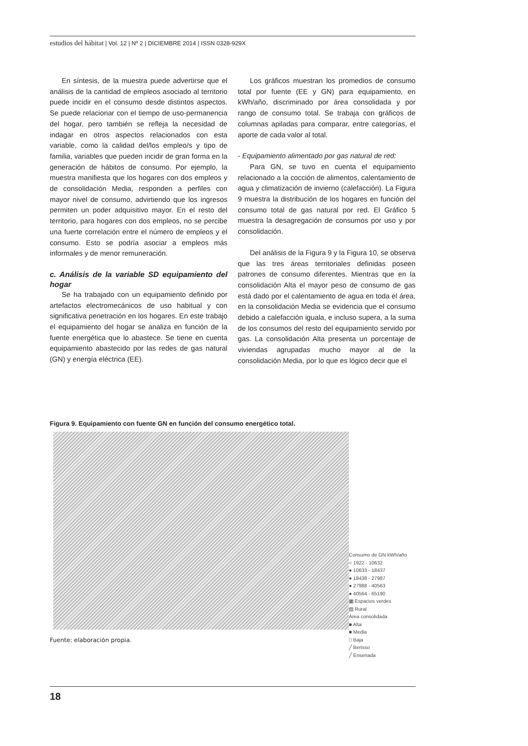estudios del hábitat | Vol. 12 | Nº 2 | DICIEMBRE 2014 | ISSN 0328-929X
En síntesis, de la muestra puede advertirse que el análisis de la cantidad de empleos asociado al territorio puede incidir en el consumo desde distintos aspectos. Se puede relacionar con el tiempo de uso-permanencia del hogar, pero también se refleja la necesidad de indagar en otros aspectos relacionados con esta variable, como la calidad del/los empleo/s y tipo de familia, variables que pueden incidir de gran forma en la generación de hábitos de consumo. Por ejemplo, la muestra manifiesta que los hogares con dos empleos y de consolidación Media, responden a perfiles con mayor nivel de consumo, advirtiendo que los ingresos permiten un poder adquisitivo mayor. En el resto del territorio, para hogares con dos empleos, no se percibe una fuerte correlación entre el número de empleos y el consumo. Esto se podría asociar a empleos más informales y de menor remuneración.
c. Análisis de la variable SD equipamiento del hogar
Se ha trabajado con un equipamiento definido por artefactos electromecánicos de uso habitual y con significativa penetración en los hogares. En este trabajo el equipamiento del hogar se analiza en función de la fuente energética que lo abastece. Se tiene en cuenta equipamiento abastecido por las redes de gas natural (GN) y energía eléctrica (EE).
Los gráficos muestran los promedios de consumo total por fuente (EE y GN) para equipamiento, en kWh/año, discriminado por área consolidada y por rango de consumo total. Se trabaja con gráficos de columnas apiladas para comparar, entre categorías, el aporte de cada valor al total.
- Equipamiento alimentado por gas natural de red:
Para GN, se tuvo en cuenta el equipamiento relacionado a la cocción de alimentos, calentamiento de agua y climatización de invierno (calefacción). La Figura 9 muestra la distribución de los hogares en función del consumo total de gas natural por red. El Gráfico 5 muestra la desagregación de consumos por uso y por consolidación.
Del análisis de la Figura 9 y la Figura 10, se observa que las tres áreas territoriales definidas poseen patrones de consumo diferentes. Mientras que en la consolidación Alta el mayor peso de consumo de gas está dado por el calentamiento de agua en toda el área, en la consolidación Media se evidencia que el consumo debido a calefacción iguala, e incluso supera, a la suma de los consumos del resto del equipamiento servido por gas. La consolidación Alta presenta un porcentaje de viviendas agrupadas mucho mayor al de la consolidación Media, por lo que es lógico decir que el
Figura 9. Equipamiento con fuente GN en función del consumo energético total.
Consumo de GN kWh/año
○ 1922 - 10632
● 10633 - 18437
● 18438 - 27987
● 27988 - 40563
● 40564 - 65190
▦ Espacios verdes
▨ Rural
Área consolidada
■ Alta
■ Media
□ Baja
╱ Berisso
╱ Ensenada
Fuente: elaboración propia.
18